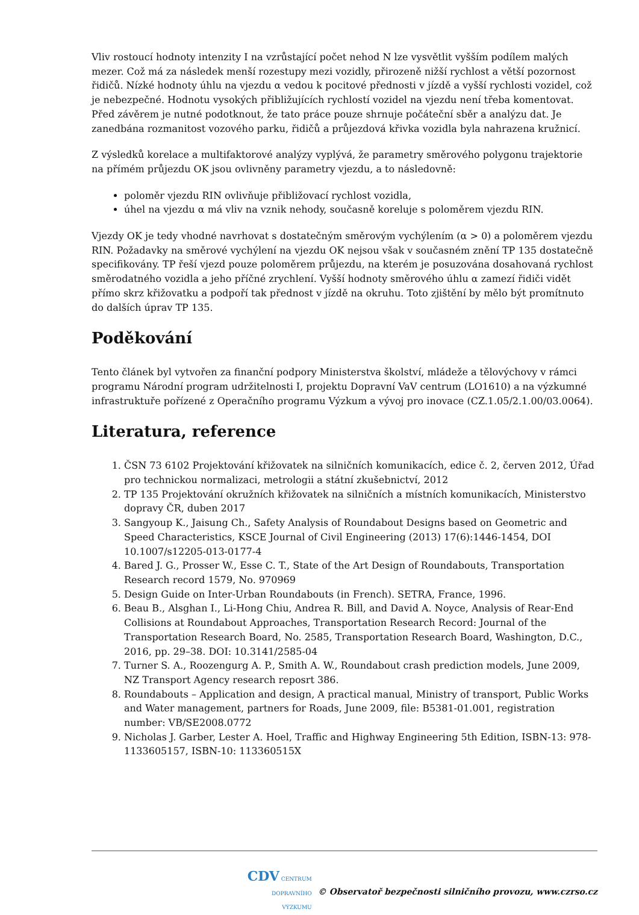Vliv rostoucí hodnoty intenzity I na vzrůstající počet nehod N lze vysvětlit vyšším podílem malých mezer. Což má za následek menší rozestupy mezi vozidly, přirozeně nižší rychlost a větší pozornost řidičů. Nízké hodnoty úhlu na vjezdu α vedou k pocitové přednosti v jízdě a vyšší rychlosti vozidel, což je nebezpečné. Hodnotu vysokých přibližujících rychlostí vozidel na vjezdu není třeba komentovat. Před závěrem je nutné podotknout, že tato práce pouze shrnuje počáteční sběr a analýzu dat. Je zanedbána rozmanitost vozového parku, řidičů a průjezdová křivka vozidla byla nahrazena kružnicí.
Z výsledků korelace a multifaktorové analýzy vyplývá, že parametry směrového polygonu trajektorie na přímém průjezdu OK jsou ovlivněny parametry vjezdu, a to následovně:
poloměr vjezdu RIN ovlivňuje přibližovací rychlost vozidla,
úhel na vjezdu α má vliv na vznik nehody, současně koreluje s poloměrem vjezdu RIN.
Vjezdy OK je tedy vhodné navrhovat s dostatečným směrovým vychýlením (α > 0) a poloměrem vjezdu RIN. Požadavky na směrové vychýlení na vjezdu OK nejsou však v současném znění TP 135 dostatečně specifikovány. TP řeší vjezd pouze poloměrem průjezdu, na kterém je posuzována dosahovaná rychlost směrodatného vozidla a jeho příčné zrychlení. Vyšší hodnoty směrového úhlu α zamezí řidiči vidět přímo skrz křižovatku a podpoří tak přednost v jízdě na okruhu. Toto zjištění by mělo být promítnuto do dalších úprav TP 135.
Poděkování
Tento článek byl vytvořen za finanční podpory Ministerstva školství, mládeže a tělovýchovy v rámci programu Národní program udržitelnosti I, projektu Dopravní VaV centrum (LO1610) a na výzkumné infrastruktuře pořízené z Operačního programu Výzkum a vývoj pro inovace (CZ.1.05/2.1.00/03.0064).
Literatura, reference
1. ČSN 73 6102 Projektování křižovatek na silničních komunikacích, edice č. 2, červen 2012, Úřad pro technickou normalizaci, metrologii a státní zkušebnictví, 2012
2. TP 135 Projektování okružních křižovatek na silničních a místních komunikacích, Ministerstvo dopravy ČR, duben 2017
3. Sangyoup K., Jaisung Ch., Safety Analysis of Roundabout Designs based on Geometric and Speed Characteristics, KSCE Journal of Civil Engineering (2013) 17(6):1446-1454, DOI 10.1007/s12205-013-0177-4
4. Bared J. G., Prosser W., Esse C. T., State of the Art Design of Roundabouts, Transportation Research record 1579, No. 970969
5. Design Guide on Inter-Urban Roundabouts (in French). SETRA, France, 1996.
6. Beau B., Alsghan I., Li-Hong Chiu, Andrea R. Bill, and David A. Noyce, Analysis of Rear-End Collisions at Roundabout Approaches, Transportation Research Record: Journal of the Transportation Research Board, No. 2585, Transportation Research Board, Washington, D.C., 2016, pp. 29–38. DOI: 10.3141/2585-04
7. Turner S. A., Roozengurg A. P., Smith A. W., Roundabout crash prediction models, June 2009, NZ Transport Agency research reposrt 386.
8. Roundabouts – Application and design, A practical manual, Ministry of transport, Public Works and Water management, partners for Roads, June 2009, file: B5381-01.001, registration number: VB/SE2008.0772
9. Nicholas J. Garber, Lester A. Hoel, Traffic and Highway Engineering 5th Edition, ISBN-13: 978-1133605157, ISBN-10: 113360515X
CDV CENTRUM
DOPRAVNÍHO
VÝZKUMU © Observatoř bezpečnosti silničního provozu, www.czrso.cz